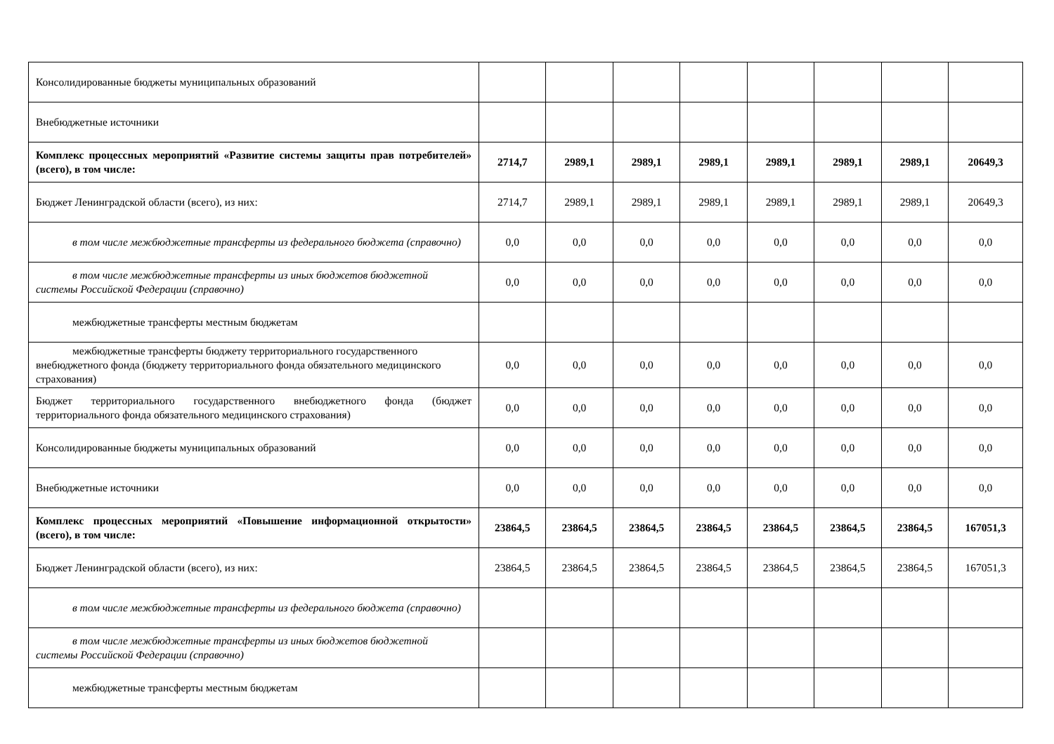| Консолидированные бюджеты муниципальных образований | | | | | | | | |
| Внебюджетные источники | | | | | | | | |
| Комплекс процессных мероприятий «Развитие системы защиты прав потребителей» (всего), в том числе: | 2714,7 | 2989,1 | 2989,1 | 2989,1 | 2989,1 | 2989,1 | 2989,1 | 20649,3 |
| Бюджет Ленинградской области (всего), из них: | 2714,7 | 2989,1 | 2989,1 | 2989,1 | 2989,1 | 2989,1 | 2989,1 | 20649,3 |
| в том числе межбюджетные трансферты из федерального бюджета (справочно) | 0,0 | 0,0 | 0,0 | 0,0 | 0,0 | 0,0 | 0,0 | 0,0 |
| в том числе межбюджетные трансферты из иных бюджетов бюджетной системы Российской Федерации (справочно) | 0,0 | 0,0 | 0,0 | 0,0 | 0,0 | 0,0 | 0,0 | 0,0 |
| межбюджетные трансферты местным бюджетам | | | | | | | | |
| межбюджетные трансферты бюджету территориального государственного внебюджетного фонда (бюджету территориального фонда обязательного медицинского страхования) | 0,0 | 0,0 | 0,0 | 0,0 | 0,0 | 0,0 | 0,0 | 0,0 |
| Бюджет территориального государственного внебюджетного фонда (бюджет территориального фонда обязательного медицинского страхования) | 0,0 | 0,0 | 0,0 | 0,0 | 0,0 | 0,0 | 0,0 | 0,0 |
| Консолидированные бюджеты муниципальных образований | 0,0 | 0,0 | 0,0 | 0,0 | 0,0 | 0,0 | 0,0 | 0,0 |
| Внебюджетные источники | 0,0 | 0,0 | 0,0 | 0,0 | 0,0 | 0,0 | 0,0 | 0,0 |
| Комплекс процессных мероприятий «Повышение информационной открытости» (всего), в том числе: | 23864,5 | 23864,5 | 23864,5 | 23864,5 | 23864,5 | 23864,5 | 23864,5 | 167051,3 |
| Бюджет Ленинградской области (всего), из них: | 23864,5 | 23864,5 | 23864,5 | 23864,5 | 23864,5 | 23864,5 | 23864,5 | 167051,3 |
| в том числе межбюджетные трансферты из федерального бюджета (справочно) | | | | | | | | |
| в том числе межбюджетные трансферты из иных бюджетов бюджетной системы Российской Федерации (справочно) | | | | | | | | |
| межбюджетные трансферты местным бюджетам | | | | | | | | |